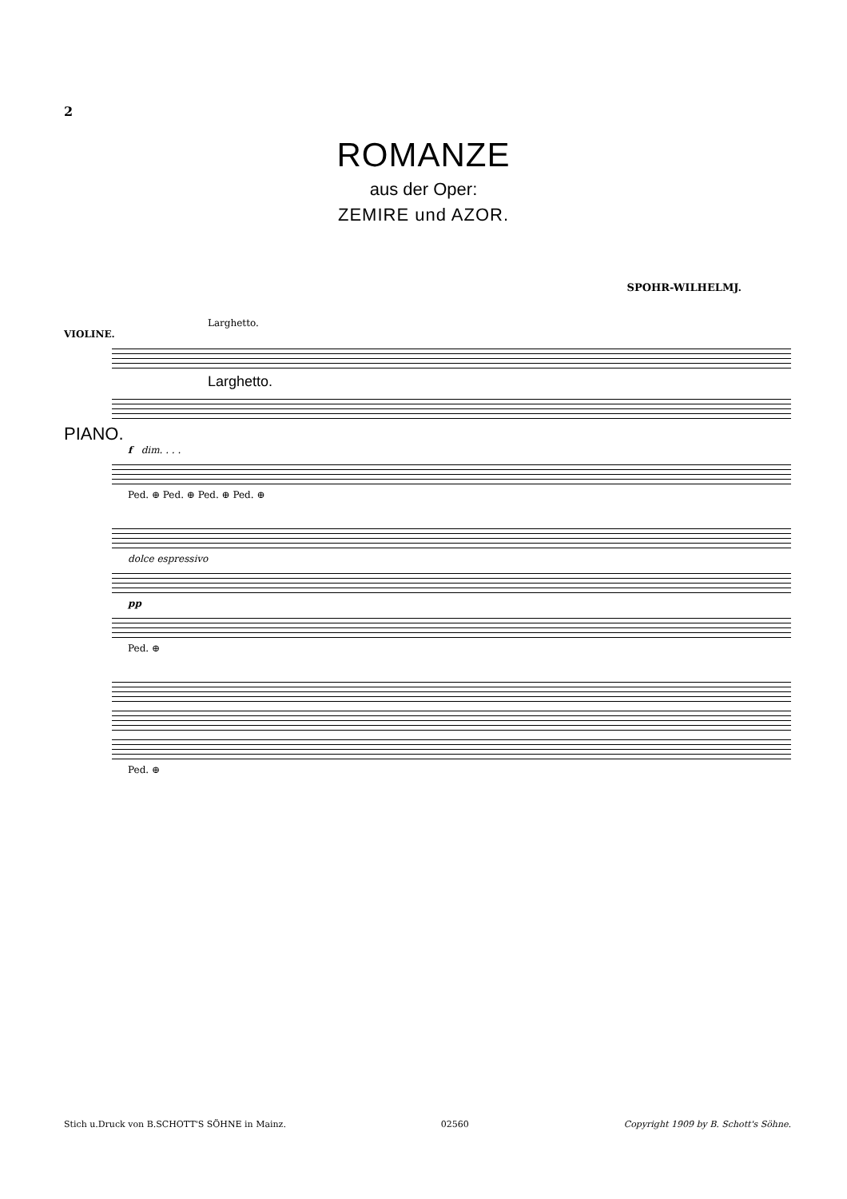2
ROMANZE
aus der Oper:
ZEMIRE und AZOR.
SPOHR-WILHELMJ.
Larghetto.
VIOLINE.
Larghetto.
PIANO.
f dim. . . .
Ped. ⊕ Ped. ⊕ Ped. ⊕ Ped. ⊕
dolce espressivo
pp
Ped. ⊕
Ped. ⊕
Stich u.Druck von B.SCHOTT'S SÖHNE in Mainz. 02560 Copyright 1909 by B. Schott's Söhne.